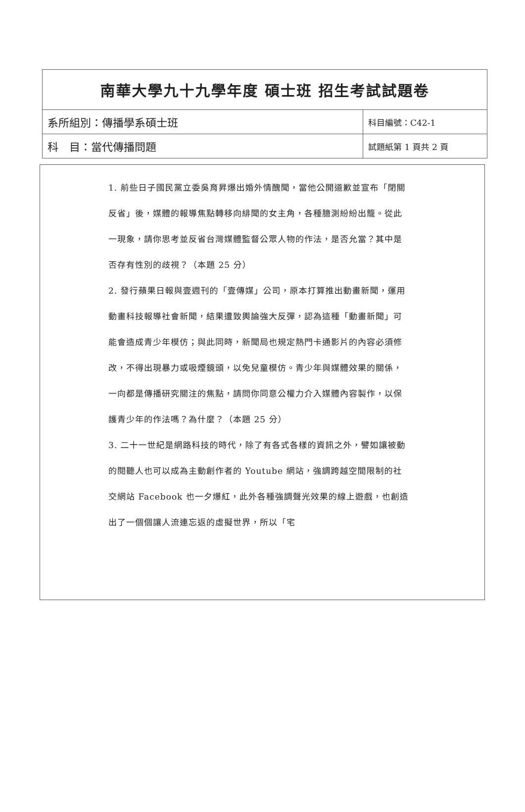| 南華大學九十九學年度 碩士班 招生考試試題卷 | |
| 系所組別：傳播學系碩士班 | 科目編號：C42-1 |
| 科 目：當代傳播問題 | 試題紙第 1 頁共 2 頁 |
1. 前些日子國民黨立委吳育昇爆出婚外情醜聞，當他公開道歉並宣布「閉關反省」後，媒體的報導焦點轉移向緋聞的女主角，各種臆測紛紛出籠。從此一現象，請你思考並反省台灣媒體監督公眾人物的作法，是否允當？其中是否存有性別的歧視？（本題 25 分）
2. 發行蘋果日報與壹週刊的「壹傳媒」公司，原本打算推出動畫新聞，運用動畫科技報導社會新聞，結果遭致輿論強大反彈，認為這種「動畫新聞」可能會造成青少年模仿；與此同時，新聞局也規定熱門卡通影片的內容必須修改，不得出現暴力或吸煙鏡頭，以免兒童模仿。青少年與媒體效果的關係，一向都是傳播研究關注的焦點，請問你同意公權力介入媒體內容製作，以保護青少年的作法嗎？為什麼？（本題 25 分）
3. 二十一世紀是網路科技的時代，除了有各式各樣的資訊之外，譬如讓被動的閱聽人也可以成為主動創作者的 Youtube 網站，強調跨越空間限制的社交網站 Facebook 也一夕爆紅，此外各種強調聲光效果的線上遊戲，也創造出了一個個讓人流連忘返的虛擬世界，所以「宅